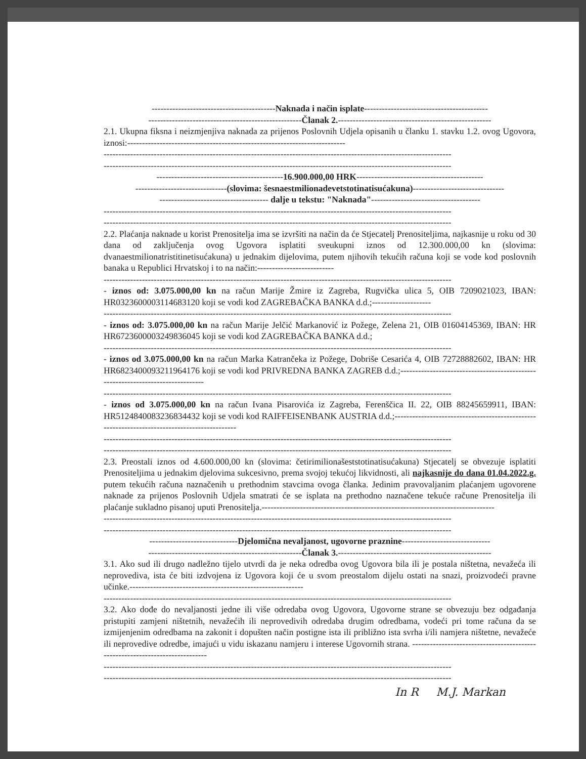------------------------------------------Naknada i način isplate------------------------------------------
----------------------------------------------------Članak 2.----------------------------------------------------
2.1. Ukupna fiksna i neizmjenjiva naknada za prijenos Poslovnih Udjela opisanih u članku 1. stavku 1.2. ovog Ugovora, iznosi:--------------------------------------------------------------------------
----------------------------------------------------------------------------------------------------------------------
----------------------------------------------------------------------------------------------------------------------
-------------------------------------------16.900.000,00 HRK-------------------------------------------
-------------------------------(slovima: šesnaestmilionadevetstotinatisućakuna)-------------------------------
------------------------------------- dalje u tekstu: "Naknada"-------------------------------------
----------------------------------------------------------------------------------------------------------------------
----------------------------------------------------------------------------------------------------------------------
2.2. Plaćanja naknade u korist Prenositelja ima se izvršiti na način da će Stjecatelj Prenositeljima, najkasnije u roku od 30 dana od zaključenja ovog Ugovora isplatiti sveukupni iznos od 12.300.000,00 kn (slovima: dvanaestmilionatristitinetisućakuna) u jednakim dijelovima, putem njihovih tekućih računa koji se vode kod poslovnih banaka u Republici Hrvatskoj i to na način:--------------------------
----------------------------------------------------------------------------------------------------------------------
- iznos od: 3.075.000,00 kn na račun Marije Žmire iz Zagreba, Rugvička ulica 5, OIB 7209021023, IBAN: HR0323600003114683120 koji se vodi kod ZAGREBAČKA BANKA d.d.;--------------------
----------------------------------------------------------------------------------------------------------------------
- iznos od: 3.075.000,00 kn na račun Marije Jelčić Markanović iz Požege, Zelena 21, OIB 01604145369, IBAN: HR HR6723600003249836045 koji se vodi kod ZAGREBAČKA BANKA d.d.;
----------------------------------------------------------------------------------------------------------------------
- iznos od 3.075.000,00 kn na račun Marka Katrančeka iz Požege, Dobriše Cesarića 4, OIB 72728882602, IBAN: HR HR6823400093211964176 koji se vodi kod PRIVREDNA BANKA ZAGREB d.d.;--------------------------------------------------------------------------------
----------------------------------------------------------------------------------------------------------------------
- iznos od 3.075.000,00 kn na račun Ivana Pisarovića iz Zagreba, Ferenščica II. 22, OIB 88245659911, IBAN: HR5124840083236834432 koji se vodi kod RAIFFEISENBANK AUSTRIA d.d.;---------------------------------------------------------------------------------------------
----------------------------------------------------------------------------------------------------------------------
----------------------------------------------------------------------------------------------------------------------
2.3. Preostali iznos od 4.600.000,00 kn (slovima: četirimilionašeststotinatisućakuna) Stjecatelj se obvezuje isplatiti Prenositeljima u jednakim djelovima sukcesivno, prema svojoj tekućoj likvidnosti, ali najkasnije do dana 01.04.2022.g. putem tekućih računa naznačenih u prethodnim stavcima ovoga članka. Jedinim pravovaljanim plaćanjem ugovorene naknade za prijenos Poslovnih Udjela smatrati će se isplata na prethodno naznačene tekuće račune Prenositelja ili plaćanje sukladno pisanoj uputi Prenositelja.-------------------------------------------------------------------------------
----------------------------------------------------------------------------------------------------------------------
----------------------------------------------------------------------------------------------------------------------
------------------------------Djelomična nevaljanost, ugovorne praznine------------------------------
----------------------------------------------------Članak 3.----------------------------------------------------
3.1. Ako sud ili drugo nadležno tijelo utvrdi da je neka odredba ovog Ugovora bila ili je postala ništetna, nevažeća ili neprovediva, ista će biti izdvojena iz Ugovora koji će u svom preostalom dijelu ostati na snazi, proizvodeći pravne učinke.-----------------------------------------------------------
----------------------------------------------------------------------------------------------------------------------
3.2. Ako dođe do nevaljanosti jedne ili više odredaba ovog Ugovora, Ugovorne strane se obvezuju bez odgađanja pristupiti zamjeni ništetnih, nevažećih ili neprovedivih odredaba drugim odredbama, vodeći pri tome računa da se izmijenjenim odredbama na zakonit i dopušten način postigne ista ili približno ista svrha i/ili namjera ništetne, nevažeće ili neprovedive odredbe, imajući u vidu iskazanu namjeru i interese Ugovornih strana. -----------------------------------------------------------------------------
----------------------------------------------------------------------------------------------------------------------
----------------------------------------------------------------------------------------------------------------------
In R M.J. Markan